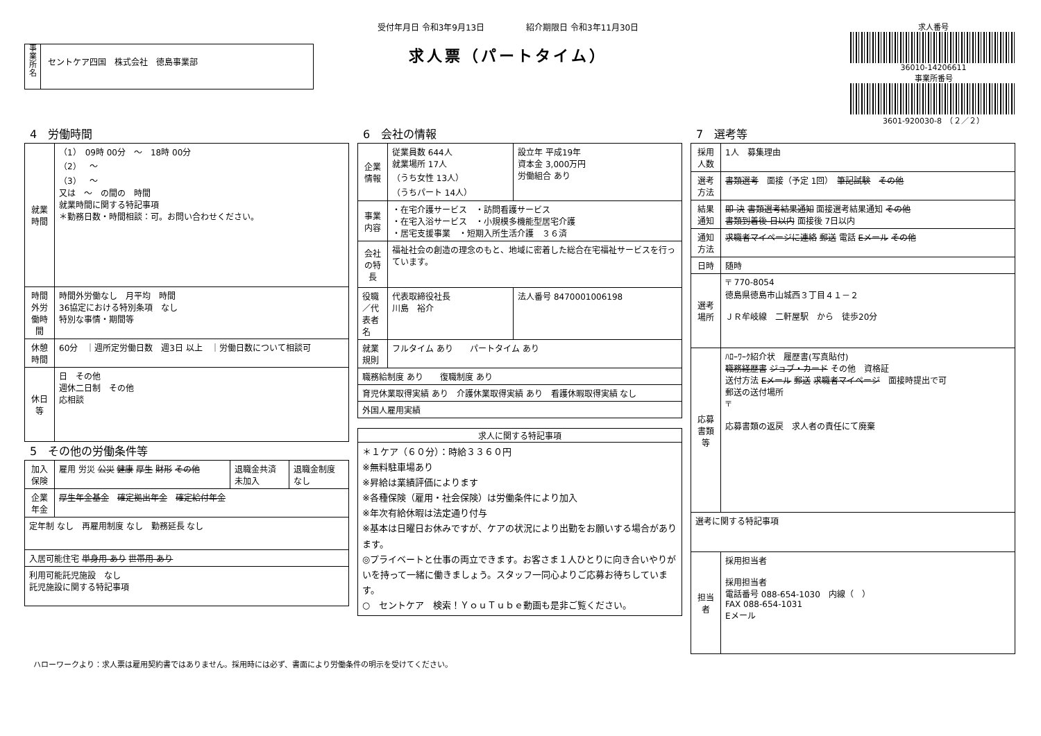事
業
所
名
セントケア四国　株式会社　徳島事業部
受付年月日 令和3年9月13日　　　　　紹介期限日 令和3年11月30日
求人票（パートタイム）
求人番号
36010-14206611
事業所番号
3601-920030-8　（２／２）
4　労働時間
| 就業時間 | （1） 09時 00分 ～ 18時 00分 （2） ～ （3） ～ 又は ～ の間の 時間 就業時間に関する特記事項 ＊勤務日数・時間相談：可。お問い合わせください。 |
| 時間外労働時間 | 時間外労働なし 月平均 時間 36協定における特別条項 なし 特別な事情・期間等 |
| 休憩時間 | 60分 ｜週所定労働日数 週3日 以上 ｜労働日数について相談可 |
| 休日等 | 日 その他 週休二日制 その他 応相談 |
5　その他の労働条件等
| 加入保険 | 雇用 労災 公災 健康 厚生 財形 その他 | 退職金共済 未加入 | 退職金制度 なし |
| 企業年金 | 厚生年金基金 確定拠出年金 確定給付年金 | | |
| 定年制 なし 再雇用制度 なし 勤務延長 なし | | | |
| 入居可能住宅 単身用 あり 世帯用 あり | | | |
| 利用可能託児施設 なし 託児施設に関する特記事項 | | | |
6　会社の情報
| 企業情報 | 従業員数 644人 就業場所 17人 （うち女性 13人） （うちパート 14人） | 設立年 平成19年 資本金 3,000万円 労働組合 あり |
| 事業内容 | ・在宅介護サービス ・訪問看護サービス ・在宅入浴サービス ・小規模多機能型居宅介護 ・居宅支援事業 ・短期入所生活介護 ３６済 | |
| 会社の特長 | 福祉社会の創造の理念のもと、地域に密着した総合在宅福祉サービスを行っています。 | |
| 役職／代表者名 | 代表取締役社長 川島 裕介 | 法人番号 8470001006198 |
| 就業規則 | フルタイム あり パートタイム あり | |
| 職務給制度 あり 復職制度 あり | | |
| 育児休業取得実績 あり 介護休業取得実績 あり 看護休暇取得実績 なし | | |
| 外国人雇用実績 | | |
| 求人に関する特記事項 |
| --- |
| ＊１ケア（６０分）：時給３３６０円 ※無料駐車場あり ※昇給は業績評価によります ※各種保険（雇用・社会保険）は労働条件により加入 ※年次有給休暇は法定通り付与 ※基本は日曜日お休みですが、ケアの状況により出勤をお願いする場合があります。 ◎プライベートと仕事の両立できます。お客さま１人ひとりに向き合いやりがいを持って一緒に働きましょう。スタッフ一同心よりご応募お待ちしています。 ○ セントケア 検索！ＹｏｕＴｕｂｅ動画も是非ご覧ください。 |
7　選考等
| 採用人数 | 1人 募集理由 |
| 選考方法 | 書類選考 面接（予定 1回） 筆記試験 その他 |
| 結果通知 | 即 決 書類選考結果通知 面接選考結果通知 その他 書類到着後 日以内 面接後 7日以内 |
| 通知方法 | 求職者マイページに連絡 郵送 電話 Eメール その他 |
| 日時 | 随時 |
| 選考場所 | 〒 770-8054 徳島県徳島市山城西３丁目４１－２ ＪＲ牟岐線 二軒屋駅 から 徒歩20分 |
| 応募書類等 | ﾊﾛｰﾜｰｸ紹介状 履歴書(写真貼付) 職務経歴書 ジョブ・カード その他 資格証 送付方法 Eメール 郵送 求職者マイページ 面接時提出で可 郵送の送付場所 〒 応募書類の返戻 求人者の責任にて廃棄 |
| 選考に関する特記事項 | |
| 担当者 | 採用担当者 採用担当者 電話番号 088-654-1030 内線（ ） FAX 088-654-1031 Eメール |
ハローワークより：求人票は雇用契約書ではありません。採用時には必ず、書面により労働条件の明示を受けてください。